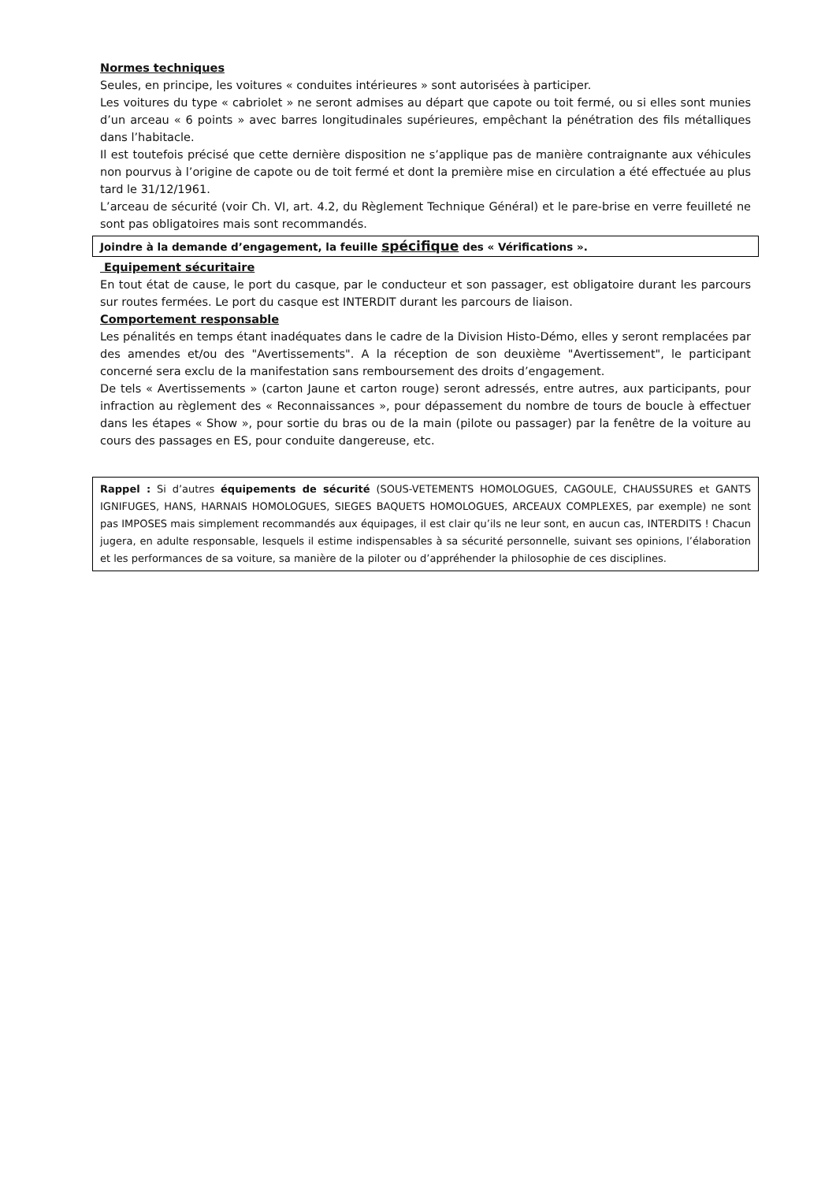Normes techniques
Seules, en principe, les voitures « conduites intérieures » sont autorisées à participer.
Les voitures du type « cabriolet » ne seront admises au départ que capote ou toit fermé, ou si elles sont munies d’un arceau « 6 points » avec barres longitudinales supérieures, empêchant la pénétration des fils métalliques dans l’habitacle.
Il est toutefois précisé que cette dernière disposition ne s’applique pas de manière contraignante aux véhicules non pourvus à l’origine de capote ou de toit fermé et dont la première mise en circulation a été effectuée au plus tard le 31/12/1961.
L’arceau de sécurité (voir Ch. VI, art. 4.2, du Règlement Technique Général) et le pare-brise en verre feuilleté ne sont pas obligatoires mais sont recommandés.
Joindre à la demande d’engagement, la feuille spécifique des « Vérifications ».
Equipement sécuritaire
En tout état de cause, le port du casque, par le conducteur et son passager, est obligatoire durant les parcours sur routes fermées. Le port du casque est INTERDIT durant les parcours de liaison.
Comportement responsable
Les pénalités en temps étant inadéquates dans le cadre de la Division Histo-Démo, elles y seront remplacées par des amendes et/ou des "Avertissements". A la réception de son deuxième "Avertissement", le participant concerné sera exclu de la manifestation sans remboursement des droits d’engagement.
De tels « Avertissements » (carton Jaune et carton rouge) seront adressés, entre autres, aux participants, pour infraction au règlement des « Reconnaissances », pour dépassement du nombre de tours de boucle à effectuer dans les étapes « Show », pour sortie du bras ou de la main (pilote ou passager) par la fenêtre de la voiture au cours des passages en ES, pour conduite dangereuse, etc.
Rappel : Si d’autres équipements de sécurité (SOUS-VETEMENTS HOMOLOGUES, CAGOULE, CHAUSSURES et GANTS IGNIFUGES, HANS, HARNAIS HOMOLOGUES, SIEGES BAQUETS HOMOLOGUES, ARCEAUX COMPLEXES, par exemple) ne sont pas IMPOSES mais simplement recommandés aux équipages, il est clair qu’ils ne leur sont, en aucun cas, INTERDITS ! Chacun jugera, en adulte responsable, lesquels il estime indispensables à sa sécurité personnelle, suivant ses opinions, l’élaboration et les performances de sa voiture, sa manière de la piloter ou d’appréhender la philosophie de ces disciplines.